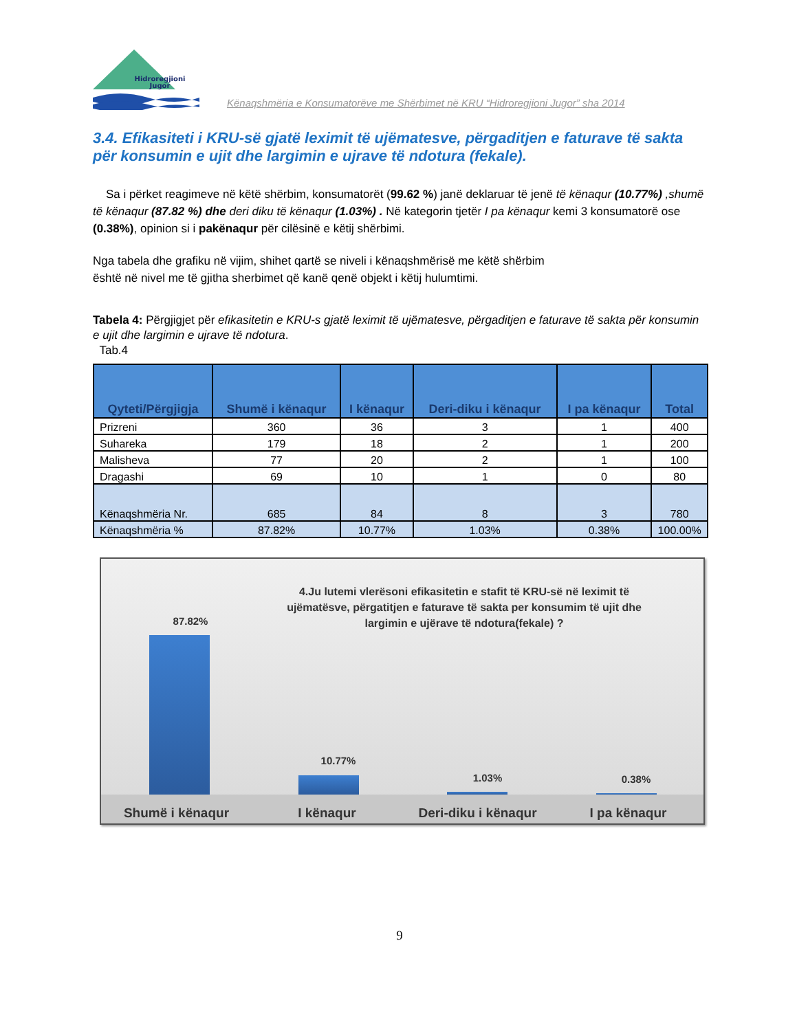Hidroregjioni
Jugor
Kënaqshmëria e Konsumatorëve me Shërbimet në KRU “Hidroregjioni Jugor” sha 2014
3.4. Efikasiteti i KRU-së gjatë leximit të ujëmatesve, përgaditjen e faturave të sakta për konsumin e ujit dhe largimin e ujrave të ndotura (fekale).
Sa i përket reagimeve në këtë shërbim, konsumatorët (99.62 %) janë deklaruar të jenë të kënaqur (10.77%) ,shumë të kënaqur (87.82 %) dhe deri diku të kënaqur (1.03%) . Në kategorin tjetër I pa kënaqur kemi 3 konsumatorë ose (0.38%), opinion si i pakënaqur për cilësinë e këtij shërbimi.
Nga tabela dhe grafiku në vijim, shihet qartë se niveli i kënaqshmërisë me këtë shërbim
është në nivel me të gjitha sherbimet që kanë qenë objekt i këtij hulumtimi.
Tabela 4: Përgjigjet për efikasitetin e KRU-s gjatë leximit të ujëmatesve, përgaditjen e faturave të sakta për konsumin e ujit dhe largimin e ujrave të ndotura.
Tab.4
| Qyteti/Përgjigja | Shumë i kënaqur | I kënaqur | Deri-diku i kënaqur | I pa kënaqur | Total |
| --- | --- | --- | --- | --- | --- |
| Prizreni | 360 | 36 | 3 | 1 | 400 |
| Suhareka | 179 | 18 | 2 | 1 | 200 |
| Malisheva | 77 | 20 | 2 | 1 | 100 |
| Dragashi | 69 | 10 | 1 | 0 | 80 |
| Kënaqshmëria Nr. | 685 | 84 | 8 | 3 | 780 |
| Kënaqshmëria % | 87.82% | 10.77% | 1.03% | 0.38% | 100.00% |
4.Ju lutemi vlerësoni efikasitetin e stafit të KRU-së në leximit të ujëmatësve, përgatitjen e faturave të sakta per konsumim të ujit dhe largimin e ujërave të ndotura(fekale) ?
87.82%
10.77%
1.03% 0.38%
Shumë i kënaqur I kënaqur Deri-diku i kënaqur I pa kënaqur
9